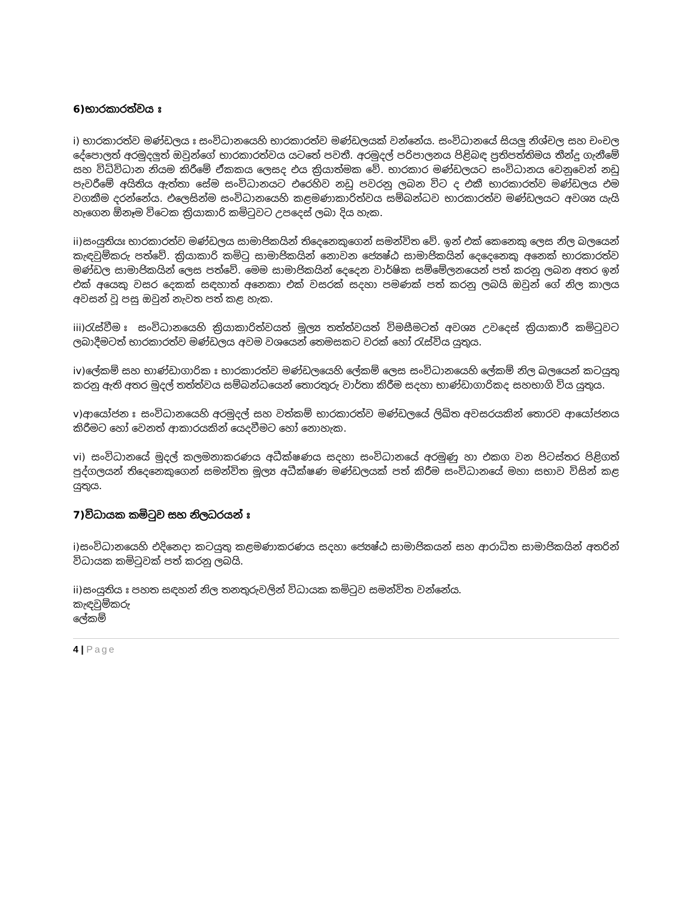6)භාරකාරත්වය ඃ
i) භාරකාරත්ව මණ්ඩලය ඃ සංවිධානයෙහි භාරකාරත්ව මණ්ඩලයක් වන්නේය. සංවිධානයේ සියලු නිශ්චල සහ චංචල දේපොලත් අරමුදලුත් ඔවුන්ගේ භාරකාරත්වය යටතේ පවතී. අරමුදල් පරිපාලනය පිළිබඳ ප්‍රතිපත්තිමය තීන්දු ගැනීමේ සහ විධිවිධාන නියම කිරීමේ ඒකකය ලෙසද එය ක්‍රියාත්මක වේ. භාරකාර මණ්ඩලයට සංවිධානය වෙනුවෙන් නඩු පැවරීමේ අයිතිය ඇත්තා සේම සංවිධානයට එරෙහිව නඩු පවරනු ලබන විට ද එකී භාරකාරත්ව මණ්ඩලය එම වගකීම දරන්නේය. එලෙසින්ම සංවිධානයෙහි කළමණාකාරිත්වය සම්බන්ධව භාරකාරත්ව මණ්ඩලයට අවශ්‍ය යැයි හැගෙන ඕනෑම විටෙක ක්‍රියාකාරි කමිටුවට උපදෙස් ලබා දිය හැක.
ii)සංයුතියඃ භාරකාරත්ව මණ්ඩලය සාමාජිකයින් තිදෙනෙකුගෙන් සමන්විත වේ. ඉන් එක් කෙනෙකු ලෙස නිල බලයෙන් කැඳවුම්කරු පත්වේ. ක්‍රියාකාරි කමිටු සාමාජිකයින් නොවන ජ්‍යෙෂ්ඨ සාමාජිකයින් දෙදෙනෙකු අනෙක් භාරකාරත්ව මණ්ඩල සාමාජිකයින් ලෙස පත්වේ. මෙම සාමාජිකයින් දෙදෙන වාර්ෂික සම්මේලනයෙන් පත් කරනු ලබන අතර ඉන් එක් අයෙකු වසර දෙකක් සඳහාත් අනෙකා එක් වසරක් සදහා පමණක් පත් කරනු ලබයි ඔවුන් ගේ නිල කාලය අවසන් වූ පසු ඔවුන් නැවත පත් කළ හැක.
iii)රැස්වීම ඃ සංවිධානයෙහි ක්‍රියාකාරිත්වයත් මූල්‍ය තත්ත්වයත් විමසීමටත් අවශ්‍ය උවදෙස් ක්‍රියාකාරී කමිටුවට ලබාදීමටත් භාරකාරත්ව මණ්ඩලය අවම වශයෙන් තෙමසකට වරක් හෝ රැස්විය යුතුය.
iv)ලේකම් සහ භාණ්ඩාගාරික ඃ භාරකාරත්ව මණ්ඩලයෙහි ලේකම් ලෙස සංවිධානයෙහි ලේකම් නිල බලයෙන් කටයුතු කරනු ඇති අතර මුදල් තත්ත්වය සම්බන්ධයෙන් තොරතුරු වාර්තා කිරීම සදහා භාණ්ඩාගාරිකද සහභාගි විය යුතුය.
v)ආයෝජන ඃ සංවිධානයෙහි අරමුදල් සහ වත්කම් භාරකාරත්ව මණ්ඩලයේ ලිඛිත අවසරයකින් තොරව ආයෝජනය කිරීමට හෝ වෙනත් ආකාරයකින් යෙදවීමට හෝ නොහැක.
vi) සංවිධානයේ මුදල් කලමනාකරණය අධීක්ෂණය සදහා සංවිධානයේ අරමුණු හා එකග වන පිටස්තර පිළිගත් පුද්ගලයන් තිදෙනෙකුගෙන් සමන්විත මූල්‍ය අධීක්ෂණ මණ්ඩලයක් පත් කිරීම සංවිධානයේ මහා සභාව විසින් කළ යුතුය.
7)විධායක කමිටුව සහ නිලධරයන් ඃ
i)සංවිධානයෙහි එදිනෙදා කටයුතු කළමණාකරණය සදහා ජ්‍යෙෂ්ඨ සාමාජිකයන් සහ ආරාධිත සාමාජිකයින් අතරින් විධායක කමිටුවක් පත් කරනු ලබයි.
ii)සංයුතිය ඃ පහත සඳහන් නිල තනතුරුවලින් විධායක කමිටුව සමන්විත වන්නේය.
කැඳවුම්කරු
ලේකම්
4 | Page